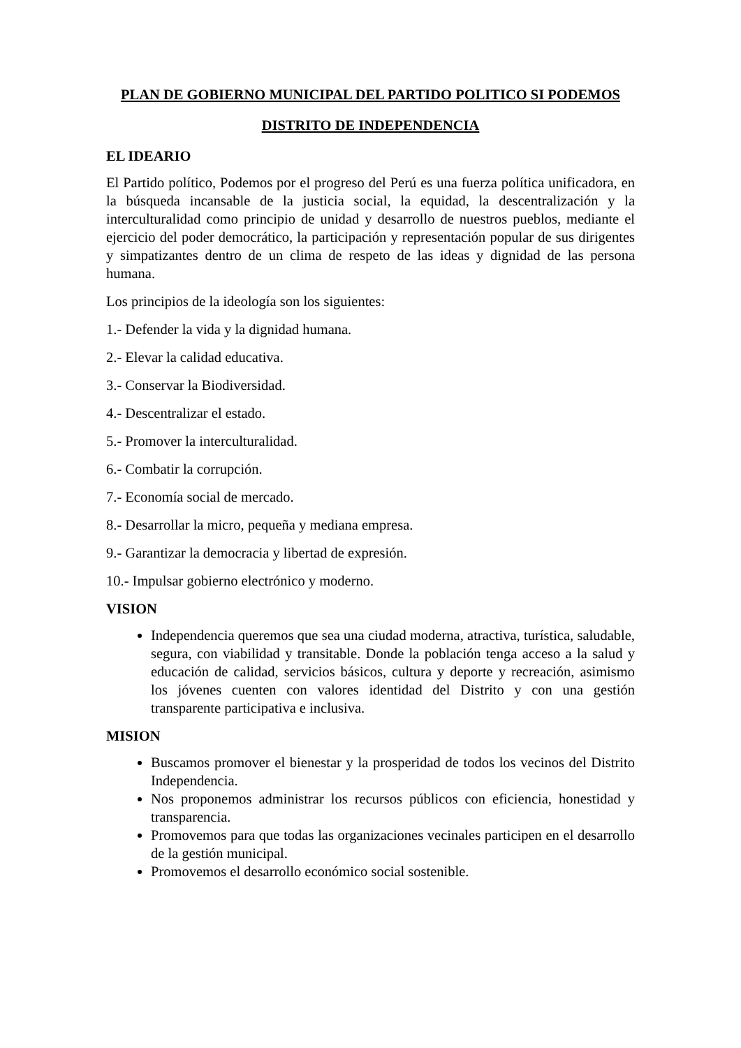PLAN DE GOBIERNO MUNICIPAL DEL PARTIDO POLITICO SI PODEMOS
DISTRITO DE INDEPENDENCIA
EL IDEARIO
El Partido político, Podemos por el progreso del Perú es una fuerza política unificadora, en la búsqueda incansable de la justicia social, la equidad, la descentralización y la interculturalidad como principio de unidad y desarrollo de nuestros pueblos, mediante el ejercicio del poder democrático, la participación y representación popular de sus dirigentes y simpatizantes dentro de un clima de respeto de las ideas y dignidad de las persona humana.
Los principios de la ideología son los siguientes:
1.- Defender la vida y la dignidad humana.
2.- Elevar la calidad educativa.
3.- Conservar la Biodiversidad.
4.- Descentralizar el estado.
5.- Promover la interculturalidad.
6.- Combatir la corrupción.
7.- Economía social de mercado.
8.- Desarrollar la micro, pequeña y mediana empresa.
9.- Garantizar la democracia y libertad de expresión.
10.- Impulsar gobierno electrónico y moderno.
VISION
Independencia queremos que sea una ciudad moderna, atractiva, turística, saludable, segura, con viabilidad y transitable. Donde la población tenga acceso a la salud y educación de calidad, servicios básicos, cultura y deporte y recreación, asimismo los jóvenes cuenten con valores identidad del Distrito y con una gestión transparente participativa e inclusiva.
MISION
Buscamos promover el bienestar y la prosperidad de todos los vecinos del Distrito Independencia.
Nos proponemos administrar los recursos públicos con eficiencia, honestidad y transparencia.
Promovemos para que todas las organizaciones vecinales participen en el desarrollo de la gestión municipal.
Promovemos el desarrollo económico social sostenible.